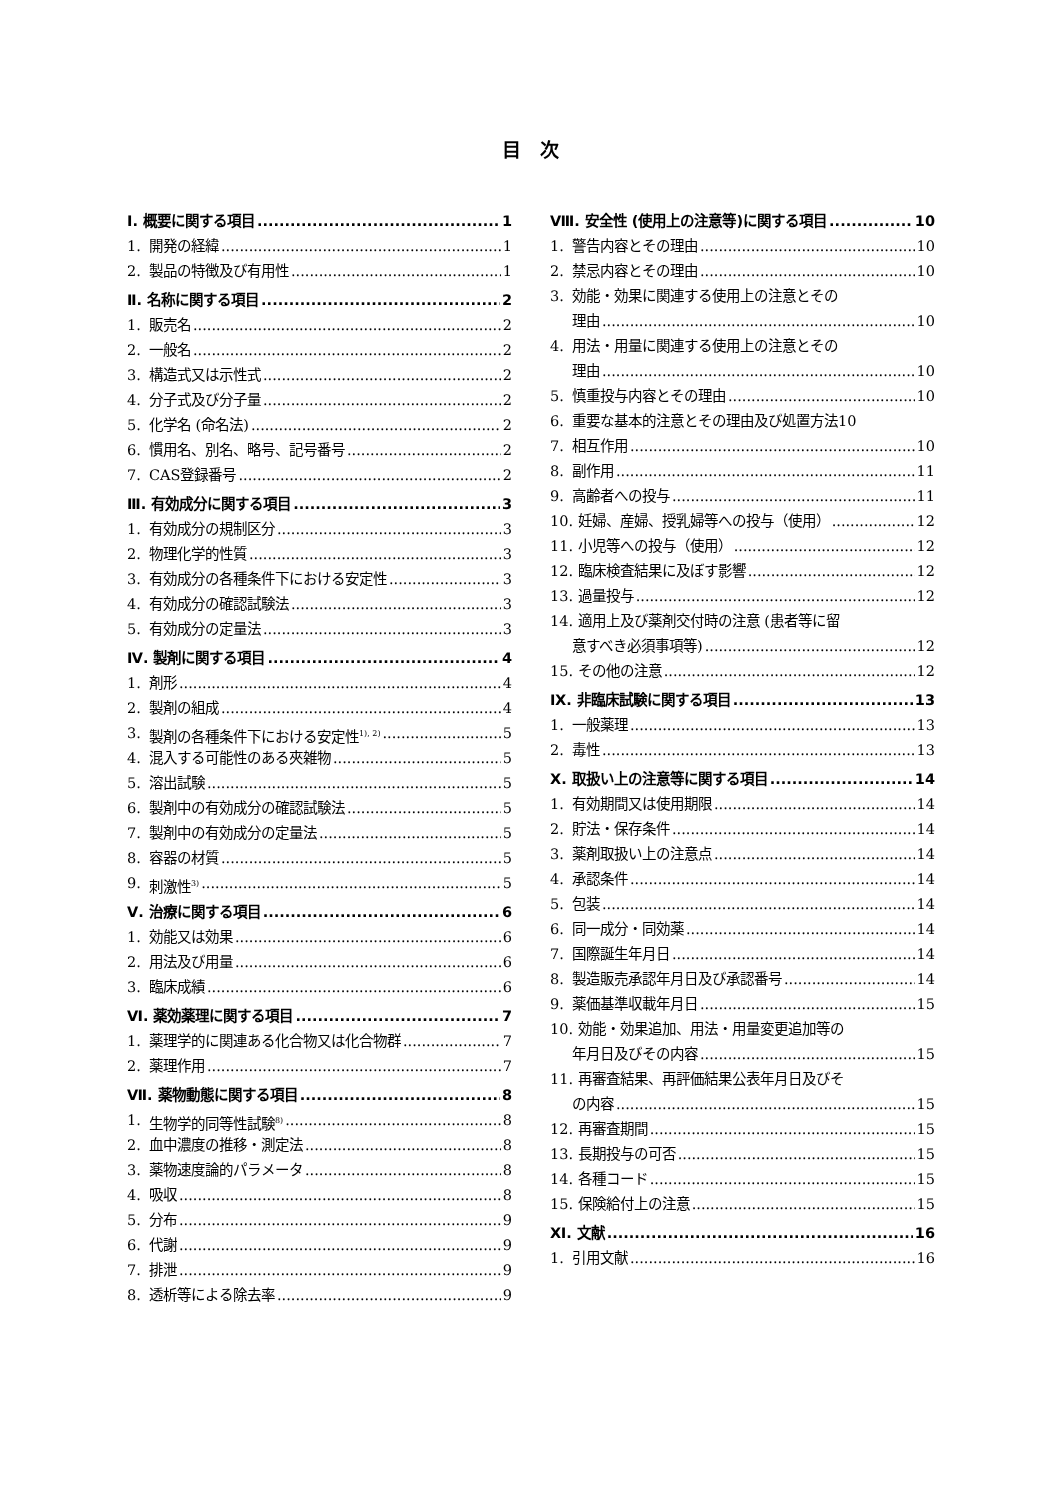目　次
Ⅰ. 概要に関する項目 1
1. 開発の経緯 1
2. 製品の特徴及び有用性 1
Ⅱ. 名称に関する項目 2
1. 販売名 2
2. 一般名 2
3. 構造式又は示性式 2
4. 分子式及び分子量 2
5. 化学名 (命名法) 2
6. 慣用名、別名、略号、記号番号 2
7. CAS登録番号 2
Ⅲ. 有効成分に関する項目 3
1. 有効成分の規制区分 3
2. 物理化学的性質 3
3. 有効成分の各種条件下における安定性 3
4. 有効成分の確認試験法 3
5. 有効成分の定量法 3
Ⅳ. 製剤に関する項目 4
1. 剤形 4
2. 製剤の組成 4
3. 製剤の各種条件下における安定性<sup>1), 2)</sup> 5
4. 混入する可能性のある夾雑物 5
5. 溶出試験 5
6. 製剤中の有効成分の確認試験法 5
7. 製剤中の有効成分の定量法 5
8. 容器の材質 5
9. 刺激性<sup>3)</sup> 5
Ⅴ. 治療に関する項目 6
1. 効能又は効果 6
2. 用法及び用量 6
3. 臨床成績 6
Ⅵ. 薬効薬理に関する項目 7
1. 薬理学的に関連ある化合物又は化合物群 7
2. 薬理作用 7
Ⅶ. 薬物動態に関する項目 8
1. 生物学的同等性試験<sup>8)</sup> 8
2. 血中濃度の推移・測定法 8
3. 薬物速度論的パラメータ 8
4. 吸収 8
5. 分布 9
6. 代謝 9
7. 排泄 9
8. 透析等による除去率 9
Ⅷ. 安全性 (使用上の注意等)に関する項目 10
1. 警告内容とその理由 10
2. 禁忌内容とその理由 10
3. 効能・効果に関連する使用上の注意とその
理由 10
4. 用法・用量に関連する使用上の注意とその
理由 10
5. 慎重投与内容とその理由 10
6. 重要な基本的注意とその理由及び処置方法 10
7. 相互作用 10
8. 副作用 11
9. 高齢者への投与 11
10. 妊婦、産婦、授乳婦等への投与（使用） 12
11. 小児等への投与（使用） 12
12. 臨床検査結果に及ぼす影響 12
13. 過量投与 12
14. 適用上及び薬剤交付時の注意 (患者等に留
意すべき必須事項等) 12
15. その他の注意 12
Ⅸ. 非臨床試験に関する項目 13
1. 一般薬理 13
2. 毒性 13
Ⅹ. 取扱い上の注意等に関する項目 14
1. 有効期間又は使用期限 14
2. 貯法・保存条件 14
3. 薬剤取扱い上の注意点 14
4. 承認条件 14
5. 包装 14
6. 同一成分・同効薬 14
7. 国際誕生年月日 14
8. 製造販売承認年月日及び承認番号 14
9. 薬価基準収載年月日 15
10. 効能・効果追加、用法・用量変更追加等の
年月日及びその内容 15
11. 再審査結果、再評価結果公表年月日及びそ
の内容 15
12. 再審査期間 15
13. 長期投与の可否 15
14. 各種コード 15
15. 保険給付上の注意 15
Ⅺ. 文献 16
1. 引用文献 16